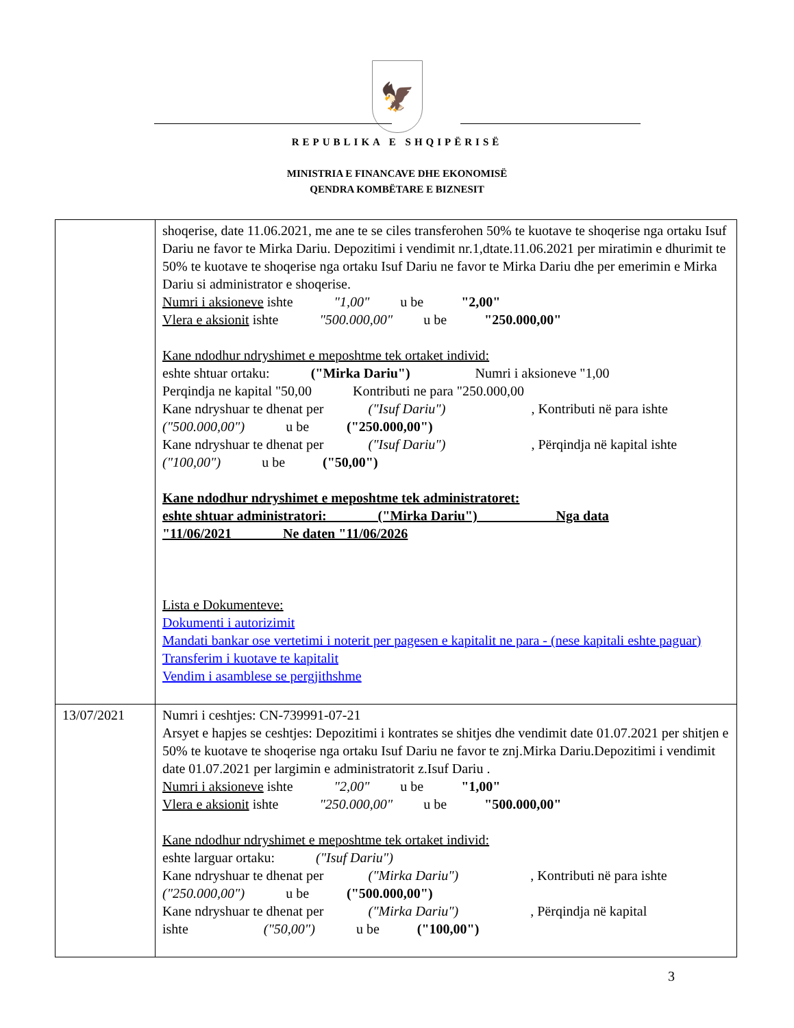🦅
REPUBLIKA E SHQIPËRISË
MINISTRIA E FINANCAVE DHE EKONOMISË
QENDRA KOMBËTARE E BIZNESIT
| | shoqerise, date 11.06.2021, me ane te se ciles transferohen 50% te kuotave te shoqerise nga ortaku Isuf Dariu ne favor te Mirka Dariu. Depozitimi i vendimit nr.1,dtate.11.06.2021 per miratimin e dhurimit te 50% te kuotave te shoqerise nga ortaku Isuf Dariu ne favor te Mirka Dariu dhe per emerimin e Mirka Dariu si administrator e shoqerise. Numri i aksioneve ishte "1,00" u be "2,00" Vlera e aksionit ishte "500.000,00" u be "250.000,00" Kane ndodhur ndryshimet e meposhtme tek ortaket individ: eshte shtuar ortaku: ("Mirka Dariu") Numri i aksioneve "1,00 Perqindja ne kapital "50,00 Kontributi ne para "250.000,00 Kane ndryshuar te dhenat per ("Isuf Dariu") , Kontributi në para ishte ("500.000,00") u be ("250.000,00") Kane ndryshuar te dhenat per ("Isuf Dariu") , Përqindja në kapital ishte ("100,00") u be ("50,00") Kane ndodhur ndryshimet e meposhtme tek administratoret: eshte shtuar administratori: ("Mirka Dariu") Nga data "11/06/2021 Ne daten "11/06/2026 Lista e Dokumenteve: Dokumenti i autorizimit Mandati bankar ose vertetimi i noterit per pagesen e kapitalit ne para - (nese kapitali eshte paguar) Transferim i kuotave te kapitalit Vendim i asamblese se pergjithshme |
| 13/07/2021 | Numri i ceshtjes: CN-739991-07-21 Arsyet e hapjes se ceshtjes: Depozitimi i kontrates se shitjes dhe vendimit date 01.07.2021 per shitjen e 50% te kuotave te shoqerise nga ortaku Isuf Dariu ne favor te znj.Mirka Dariu.Depozitimi i vendimit date 01.07.2021 per largimin e administratorit z.Isuf Dariu . Numri i aksioneve ishte "2,00" u be "1,00" Vlera e aksionit ishte "250.000,00" u be "500.000,00" Kane ndodhur ndryshimet e meposhtme tek ortaket individ: eshte larguar ortaku: ("Isuf Dariu") Kane ndryshuar te dhenat per ("Mirka Dariu") , Kontributi në para ishte ("250.000,00") u be ("500.000,00") Kane ndryshuar te dhenat per ("Mirka Dariu") , Përqindja në kapital ishte ("50,00") u be ("100,00") |
3